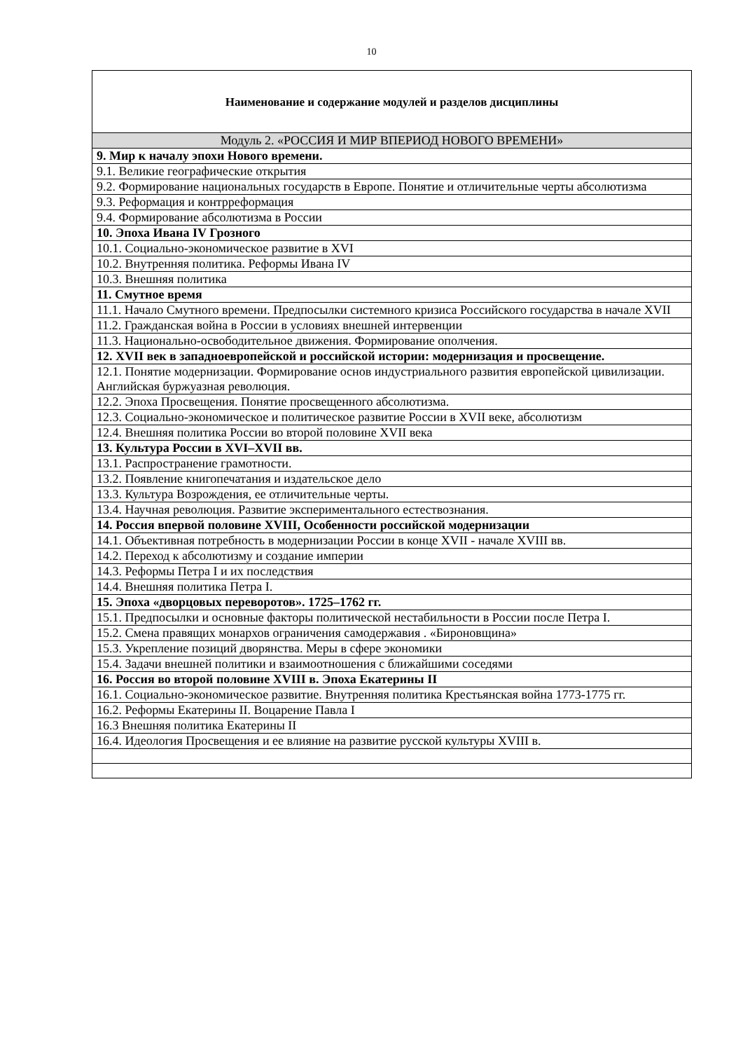10
| Наименование и содержание модулей и разделов дисциплины |
| Модуль 2. «РОССИЯ И МИР ВПЕРИОД НОВОГО ВРЕМЕНИ» |
| 9. Мир к началу эпохи Нового времени. |
| 9.1. Великие географические открытия |
| 9.2. Формирование национальных государств в Европе. Понятие и отличительные черты абсолютизма |
| 9.3. Реформация и контрреформация |
| 9.4. Формирование абсолютизма в России |
| 10. Эпоха Ивана IV Грозного |
| 10.1. Социально-экономическое развитие в XVI |
| 10.2. Внутренняя политика. Реформы Ивана IV |
| 10.3. Внешняя политика |
| 11. Смутное время |
| 11.1. Начало Смутного времени. Предпосылки системного кризиса Российского государства в начале XVII |
| 11.2. Гражданская война в России в условиях внешней интервенции |
| 11.3. Национально-освободительное движения. Формирование ополчения. |
| 12. XVII век в западноевропейской и российской истории: модернизация и просвещение. |
| 12.1. Понятие модернизации. Формирование основ индустриального развития европейской цивилизации. Английская буржуазная революция. |
| 12.2. Эпоха Просвещения. Понятие просвещенного абсолютизма. |
| 12.3. Социально-экономическое и политическое развитие России в XVII веке, абсолютизм |
| 12.4. Внешняя политика России во второй половине XVII века |
| 13. Культура России в XVI–XVII вв. |
| 13.1. Распространение грамотности. |
| 13.2. Появление книгопечатания и издательское дело |
| 13.3. Культура Возрождения, ее отличительные черты. |
| 13.4. Научная революция. Развитие экспериментального естествознания. |
| 14. Россия впервой половине XVIII, Особенности российской модернизации |
| 14.1. Объективная потребность в модернизации России в конце XVII - начале XVIII вв. |
| 14.2. Переход к абсолютизму и создание империи |
| 14.3. Реформы Петра I и их последствия |
| 14.4. Внешняя политика Петра I. |
| 15. Эпоха «дворцовых переворотов». 1725–1762 гг. |
| 15.1. Предпосылки и основные факторы политической нестабильности в России после Петра I. |
| 15.2. Смена правящих монархов ограничения самодержавия . «Бироновщина» |
| 15.3. Укрепление позиций дворянства. Меры в сфере экономики |
| 15.4. Задачи внешней политики и взаимоотношения с ближайшими соседями |
| 16. Россия во второй половине XVIII в. Эпоха Екатерины II |
| 16.1. Социально-экономическое развитие. Внутренняя политика Крестьянская война 1773-1775 гг. |
| 16.2. Реформы Екатерины II. Воцарение Павла I |
| 16.3 Внешняя политика Екатерины II |
| 16.4. Идеология Просвещения и ее влияние на развитие русской культуры XVIII в. |